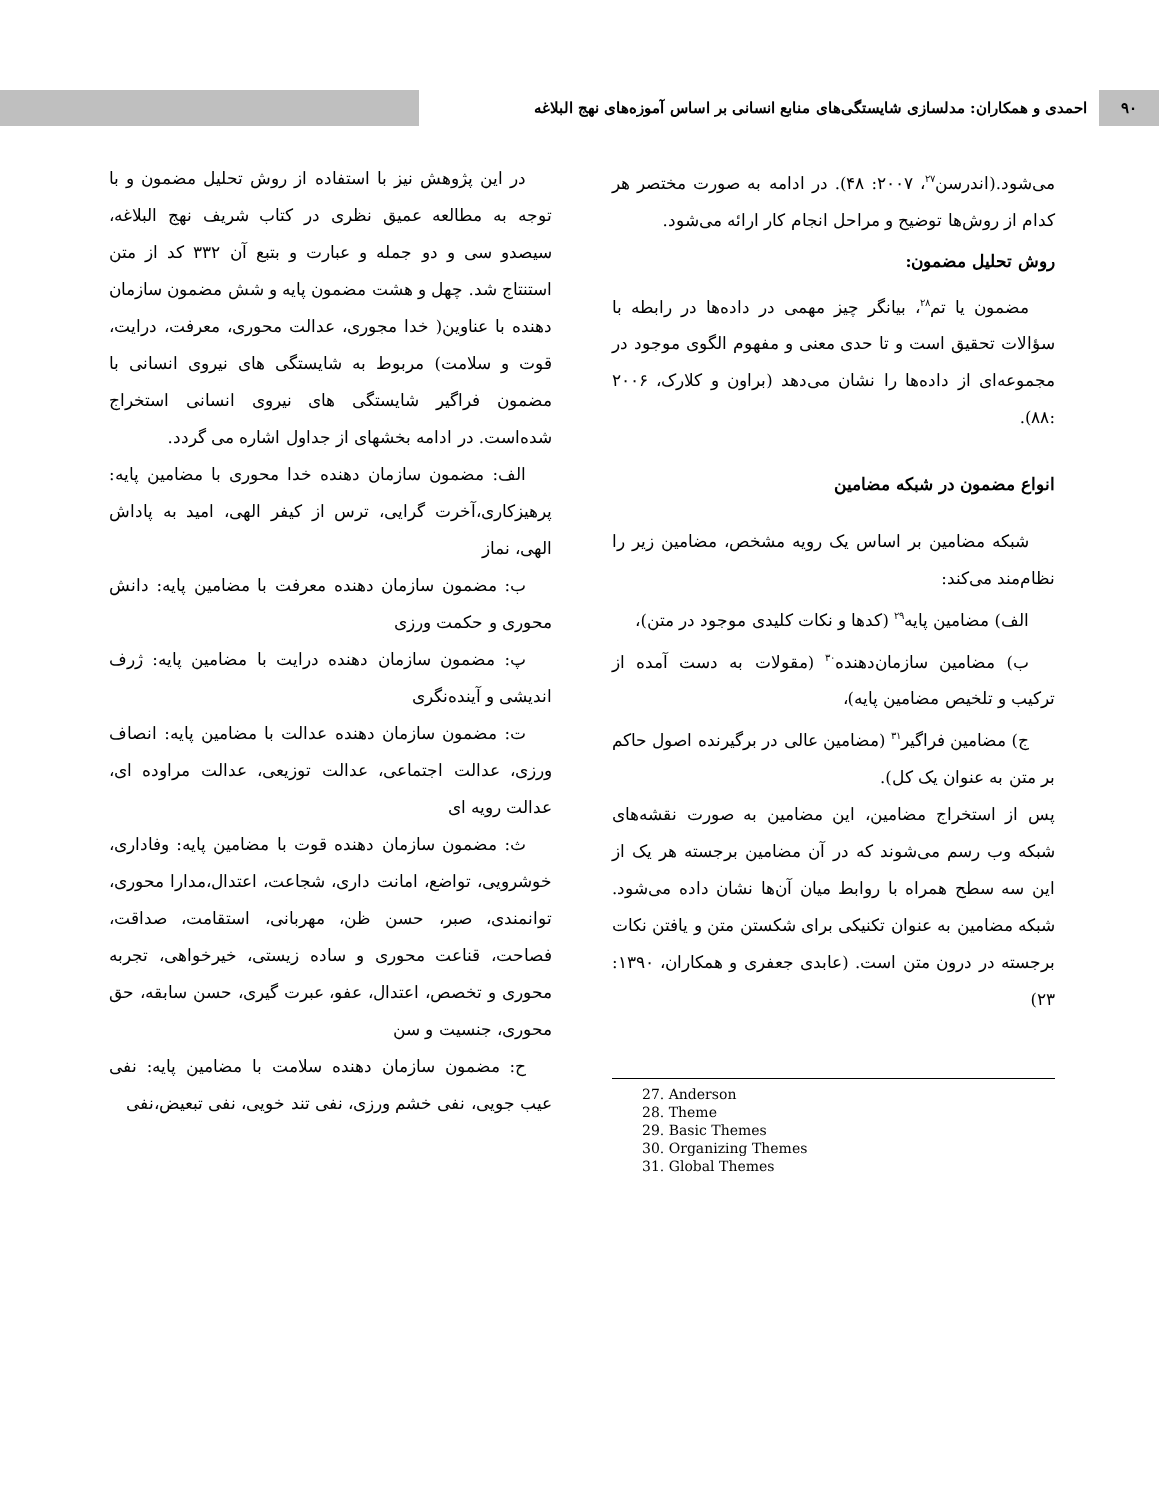۹۰
احمدی و همکاران: مدلسازی شایستگی‌های منابع انسانی بر اساس آموزه‌های نهج البلاغه
می‌شود.(اندرسن<sup>۲۷</sup>، ۲۰۰۷: ۴۸). در ادامه به صورت مختصر هر کدام از روش‌ها توضیح و مراحل انجام کار ارائه می‌شود.
روش تحلیل مضمون:
مضمون یا تم<sup>۲۸</sup>، بیانگر چیز مهمی در داده‌ها در رابطه با سؤالات تحقیق است و تا حدی معنی و مفهوم الگوی موجود در مجموعه‌ای از داده‌ها را نشان می‌دهد (براون و کلارک، ۲۰۰۶ :۸۸).
انواع مضمون در شبکه مضامین
شبکه مضامین بر اساس یک رویه مشخص، مضامین زیر را نظام‌مند می‌کند:
الف) مضامین پایه<sup>۲۹</sup> (کدها و نکات کلیدی موجود در متن)،
ب) مضامین سازمان‌دهنده<sup>۳۰</sup> (مقولات به دست آمده از ترکیب و تلخیص مضامین پایه)،
ج) مضامین فراگیر<sup>۳۱</sup> (مضامین عالی در برگیرنده اصول حاکم بر متن به عنوان یک کل).
پس از استخراج مضامین، این مضامین به صورت نقشه‌های شبکه وب رسم می‌شوند که در آن مضامین برجسته هر یک از این سه سطح همراه با روابط میان آن‌ها نشان داده می‌شود. شبکه مضامین به عنوان تکنیکی برای شکستن متن و یافتن نکات برجسته در درون متن است. (عابدی جعفری و همکاران، ۱۳۹۰: ۲۳)
27. Anderson
28. Theme
29. Basic Themes
30. Organizing Themes
31. Global Themes
در این پژوهش نیز با استفاده از روش تحلیل مضمون و با توجه به مطالعه عمیق نظری در کتاب شریف نهج البلاغه، سیصدو سی و دو جمله و عبارت و بتبع آن ۳۳۲ کد از متن استنتاج شد. چهل و هشت مضمون پایه و شش مضمون سازمان دهنده با عناوین( خدا مجوری، عدالت محوری، معرفت، درایت، قوت و سلامت) مربوط به شایستگی های نیروی انسانی با مضمون فراگیر شایستگی های نیروی انسانی استخراج شده‌است. در ادامه بخشهای از جداول اشاره می گردد.
الف: مضمون سازمان دهنده خدا محوری با مضامین پایه: پرهیزکاری،آخرت گرایی، ترس از کیفر الهی، امید به پاداش الهی، نماز
ب: مضمون سازمان دهنده معرفت با مضامین پایه: دانش محوری و حکمت ورزی
پ: مضمون سازمان دهنده درایت با مضامین پایه: ژرف اندیشی و آینده‌نگری
ت: مضمون سازمان دهنده عدالت با مضامین پایه: انصاف ورزی، عدالت اجتماعی، عدالت توزیعی، عدالت مراوده ای، عدالت رویه ای
ث: مضمون سازمان دهنده قوت با مضامین پایه: وفاداری، خوشرویی، تواضع، امانت داری، شجاعت، اعتدال،مدارا محوری، توانمندی، صبر، حسن ظن، مهربانی، استقامت، صداقت، فصاحت، قناعت محوری و ساده زیستی، خیرخواهی، تجربه محوری و تخصص، اعتدال، عفو، عبرت گیری، حسن سابقه، حق محوری، جنسیت و سن
ح: مضمون سازمان دهنده سلامت با مضامین پایه: نفی عیب جویی، نفی خشم ورزی، نفی تند خویی، نفی تبعیض،نفی